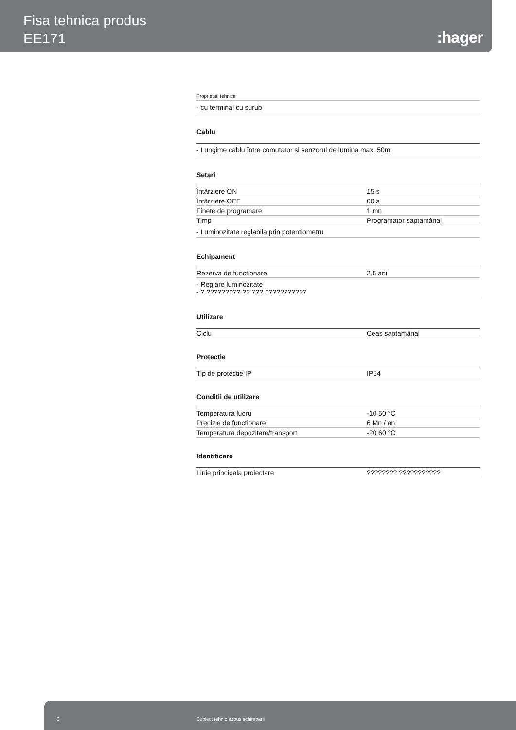Fisa tehnica produs
EE171
:hager
Proprietati tehnice
- cu terminal cu surub
Cablu
- Lungime cablu între comutator si senzorul de lumina max. 50m
Setari
| Întârziere ON | 15 s |
| Întârziere OFF | 60 s |
| Finete de programare | 1 mn |
| Timp | Programator saptamânal |
- Luminozitate reglabila prin potentiometru
Echipament
| Rezerva de functionare | 2,5 ani |
- Reglare luminozitate
- ? ????????? ?? ??? ???????????
Utilizare
| Ciclu | Ceas saptamânal |
Protectie
| Tip de protectie IP | IP54 |
Conditii de utilizare
| Temperatura lucru | -10 50 °C |
| Precizie de functionare | 6 Mn / an |
| Temperatura depozitare/transport | -20 60 °C |
Identificare
| Linie principala proiectare | ???????? ??????????? |
3 Subiect tehnic supus schimbarii